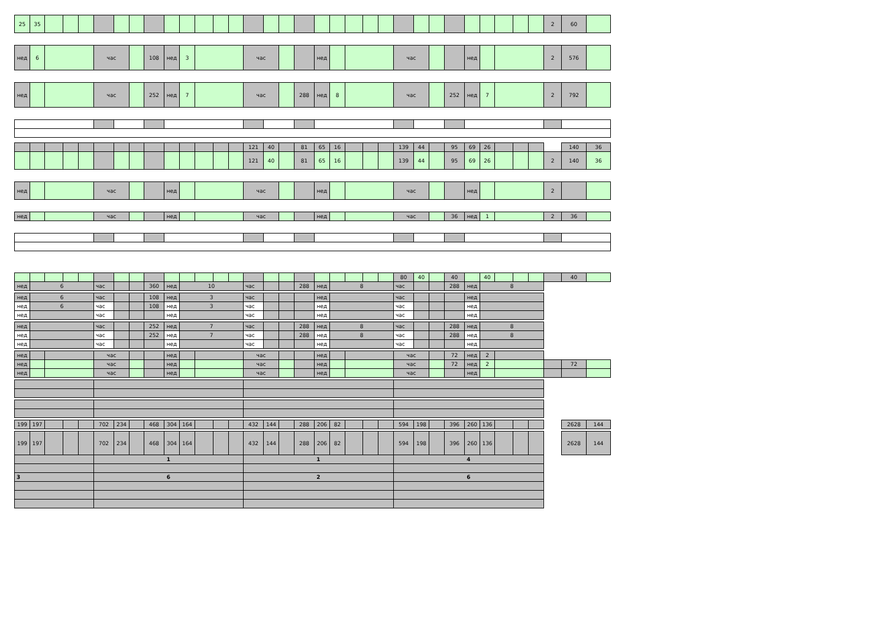| 25 | 35 | | | | | | | | | | | | | | | | | | | | | | | | | | | | | | | 2 | 60 | |
| нед | 6 | | | | час | | | 108 | нед | 3 | | | | час | | | | нед | | | | | час | | | | нед | | | | | 2 | 576 | |
| нед | | | | | час | | | 252 | нед | 7 | | | | час | | | 288 | нед | 8 | | | | час | | | 252 | нед | 7 | | | | 2 | 792 | |
| | | | | | | | | | | | | | | 121 | 40 | | 81 | 65 | 16 | | | | 139 | 44 | | 95 | 69 | 26 | | | | | 140 | 36 |
| | | | | | | | | | | | | | | 121 | 40 | | 81 | 65 | 16 | | | | 139 | 44 | | 95 | 69 | 26 | | | | 2 | 140 | 36 |
| нед | | | | | час | | | | нед | | | | | час | | | | нед | | | | | час | | | | нед | | | | | 2 | | |
| нед | | | | | час | | | | нед | | | | | час | | | | нед | | | | | час | | | 36 | нед | 1 | | | | 2 | 36 | |
| | | | | | | | | | | | | | | | | | | | | | | | 80 | 40 | | 40 | | 40 | | | | | 40 | |
| нед | 6 | | | | час | | | 360 | нед | 10 | | | | час | | | 288 | нед | 8 | | | | час | | | 288 | нед | 8 | | | | | | |
| нед | 6 | | | | час | | | 108 | нед | 3 | | | | час | | | | нед | | | | | час | | | | нед | | | | | | | |
| нед | 6 | | | | час | | | 108 | нед | 3 | | | | час | | | | нед | | | | | час | | | | нед | | | | | | | |
| нед | | | | | час | | | | нед | | | | | час | | | | нед | | | | | час | | | | нед | | | | | | | |
| нед | | | | | час | | | 252 | нед | 7 | | | | час | | | 288 | нед | 8 | | | | час | | | 288 | нед | 8 | | | | | | |
| нед | | | | | час | | | 252 | нед | 7 | | | | час | | | 288 | нед | 8 | | | | час | | | 288 | нед | 8 | | | | | | |
| нед | | | | | час | | | | нед | | | | | час | | | | нед | | | | | час | | | | нед | | | | | | | |
| нед | | | | | час | | | | нед | | | | | час | | | | нед | | | | | час | | | 72 | нед | 2 | | | | | | |
| нед | | | | | час | | | | нед | | | | | час | | | | нед | | | | | час | | | 72 | нед | 2 | | | | | 72 | |
| нед | | | | | час | | | | нед | | | | | час | | | | нед | | | | | час | | | | нед | | | | | | | |
| 199 | 197 | | | | 702 | 234 | | 468 | 304 | 164 | | | | 432 | 144 | | 288 | 206 | 82 | | | | 594 | 198 | | 396 | 260 | 136 | | | | | 2628 | 144 |
| 199 | 197 | | | | 702 | 234 | | 468 | 304 | 164 | | | | 432 | 144 | | 288 | 206 | 82 | | | | 594 | 198 | | 396 | 260 | 136 | | | | | 2628 | 144 |
| | | | | | 1 | | | | | | | | | 1 | | | | | | | | | 4 | | | | | | | | | | | |
| 3 | | | | | 6 | | | | | | | | | 2 | | | | | | | | | 6 | | | | | | | | | | | |